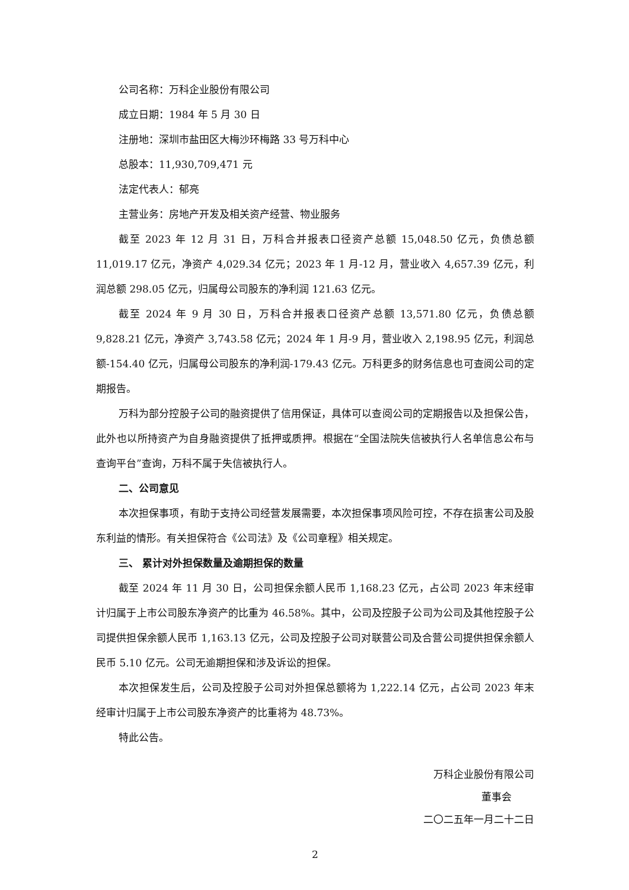公司名称：万科企业股份有限公司
成立日期：1984 年 5 月 30 日
注册地：深圳市盐田区大梅沙环梅路 33 号万科中心
总股本：11,930,709,471 元
法定代表人：郁亮
主营业务：房地产开发及相关资产经营、物业服务
截至 2023 年 12 月 31 日，万科合并报表口径资产总额 15,048.50 亿元，负债总额 11,019.17 亿元，净资产 4,029.34 亿元；2023 年 1 月-12 月，营业收入 4,657.39 亿元，利润总额 298.05 亿元，归属母公司股东的净利润 121.63 亿元。
截至 2024 年 9 月 30 日，万科合并报表口径资产总额 13,571.80 亿元，负债总额 9,828.21 亿元，净资产 3,743.58 亿元；2024 年 1 月-9 月，营业收入 2,198.95 亿元，利润总额-154.40 亿元，归属母公司股东的净利润-179.43 亿元。万科更多的财务信息也可查阅公司的定期报告。
万科为部分控股子公司的融资提供了信用保证，具体可以查阅公司的定期报告以及担保公告，此外也以所持资产为自身融资提供了抵押或质押。根据在“全国法院失信被执行人名单信息公布与查询平台”查询，万科不属于失信被执行人。
二、公司意见
本次担保事项，有助于支持公司经营发展需要，本次担保事项风险可控，不存在损害公司及股东利益的情形。有关担保符合《公司法》及《公司章程》相关规定。
三、 累计对外担保数量及逾期担保的数量
截至 2024 年 11 月 30 日，公司担保余额人民币 1,168.23 亿元，占公司 2023 年末经审计归属于上市公司股东净资产的比重为 46.58%。其中，公司及控股子公司为公司及其他控股子公司提供担保余额人民币 1,163.13 亿元，公司及控股子公司对联营公司及合营公司提供担保余额人民币 5.10 亿元。公司无逾期担保和涉及诉讼的担保。
本次担保发生后，公司及控股子公司对外担保总额将为 1,222.14 亿元，占公司 2023 年末经审计归属于上市公司股东净资产的比重将为 48.73%。
特此公告。
万科企业股份有限公司
董事会
二〇二五年一月二十二日
2